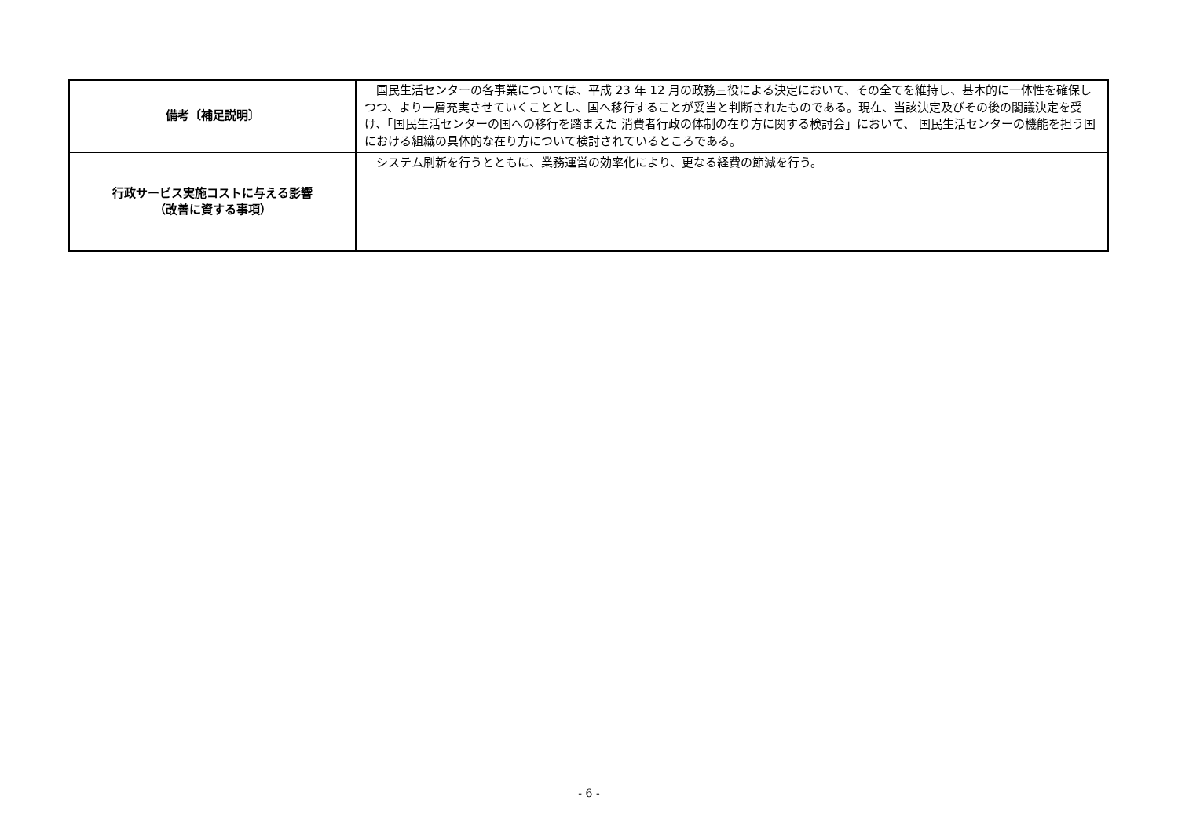| 備考〔補足説明〕 | 国民生活センターの各事業については、平成 23 年 12 月の政務三役による決定において、その全てを維持し、基本的に一体性を確保しつつ、より一層充実させていくこととし、国へ移行することが妥当と判断されたものである。現在、当該決定及びその後の閣議決定を受け、「国民生活センターの国への移行を踏まえた 消費者行政の体制の在り方に関する検討会」において、 国民生活センターの機能を担う国における組織の具体的な在り方について検討されているところである。 |
| 行政サービス実施コストに与える影響 （改善に資する事項） | システム刷新を行うとともに、業務運営の効率化により、更なる経費の節減を行う。 |
- 6 -